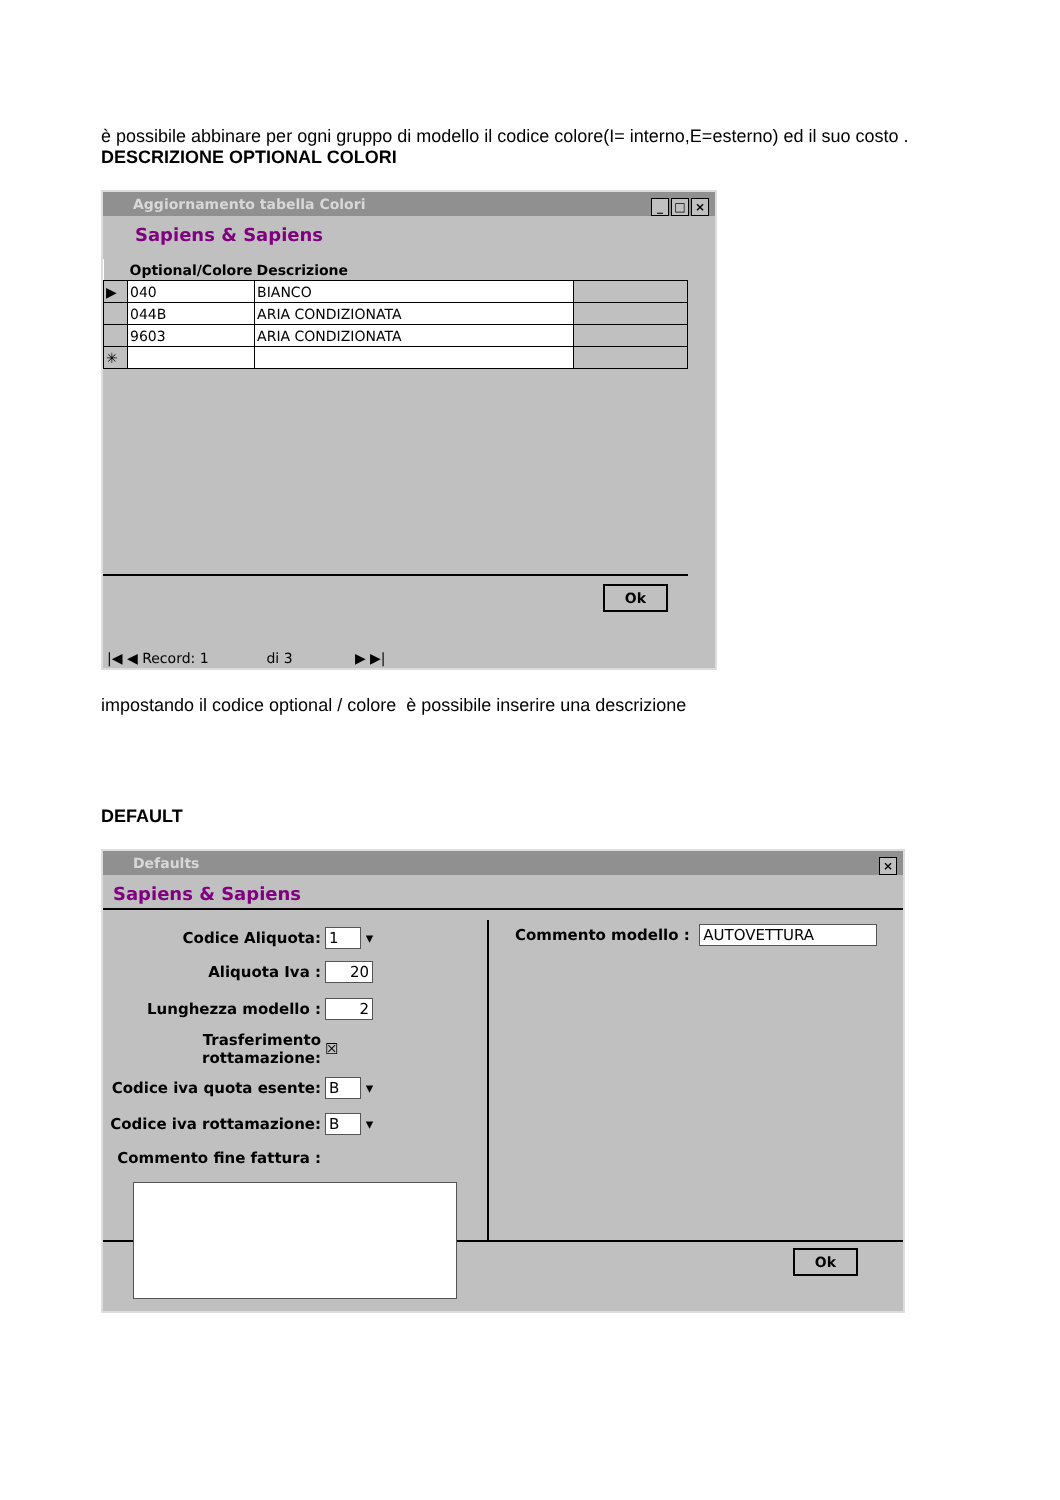è possibile abbinare per ogni gruppo di modello il codice colore(I= interno,E=esterno) ed il suo costo .
DESCRIZIONE OPTIONAL COLORI
Aggiornamento tabella Colori
_ □ ×
Sapiens & Sapiens
| | Optional/Colore | Descrizione | |
| --- | --- | --- | --- |
| ▶ | 040 | BIANCO | |
| | 044B | ARIA CONDIZIONATA | |
| | 9603 | ARIA CONDIZIONATA | |
| ✳ | | | |
Ok
|◀ ◀ Record: 1 di 3 ▶ ▶|
impostando il codice optional / colore è possibile inserire una descrizione
DEFAULT
Defaults
×
Sapiens & Sapiens
| Codice Aliquota: | 1 ▾ |
| Aliquota Iva : | 20 |
| Lunghezza modello : | 2 |
| Trasferimento rottamazione: | ☒ |
| Codice iva quota esente: | B ▾ |
| Codice iva rottamazione: | B ▾ |
| Commento fine fattura : | |
Commento modello : AUTOVETTURA
Ok